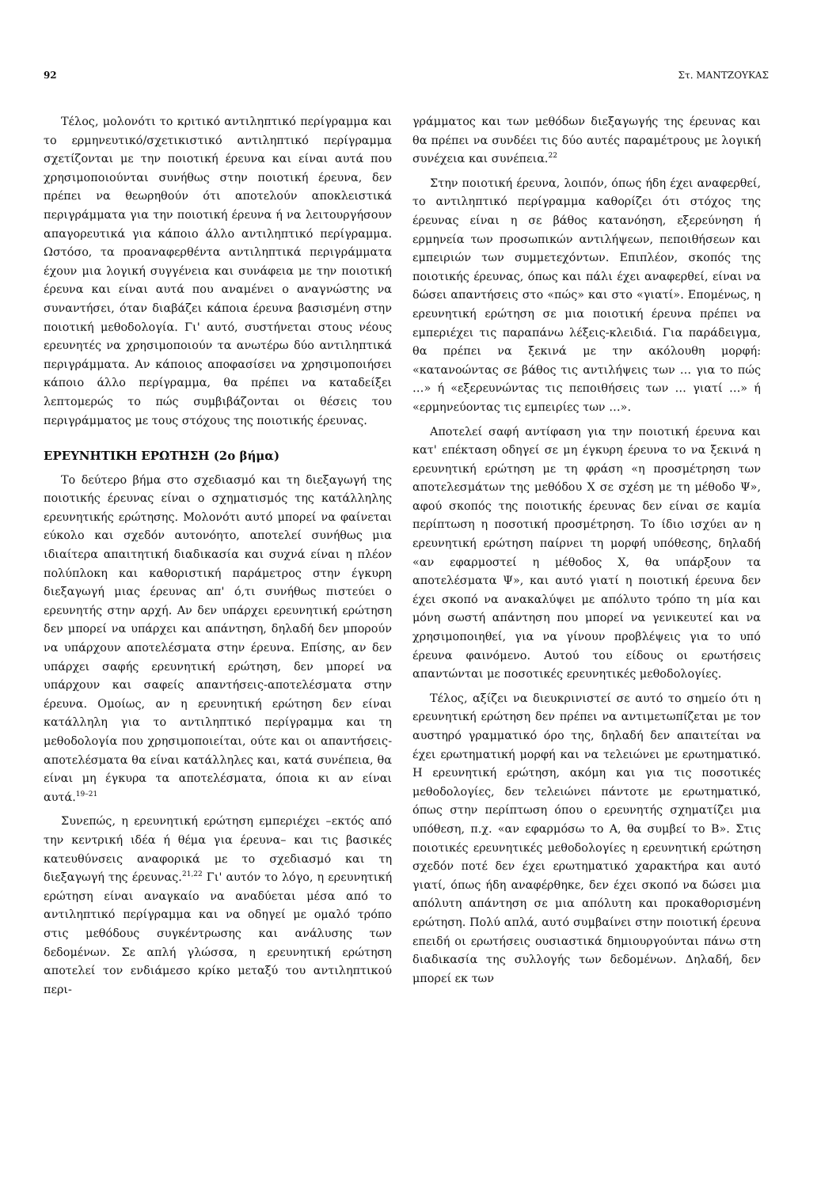92 Στ. ΜΑΝΤΖΟΥΚΑΣ
Τέλος, μολονότι το κριτικό αντιληπτικό περίγραμμα και το ερμηνευτικό/σχετικιστικό αντιληπτικό περίγραμμα σχετίζονται με την ποιοτική έρευνα και είναι αυτά που χρησιμοποιούνται συνήθως στην ποιοτική έρευνα, δεν πρέπει να θεωρηθούν ότι αποτελούν αποκλειστικά περιγράμματα για την ποιοτική έρευνα ή να λειτουργήσουν απαγορευτικά για κάποιο άλλο αντιληπτικό περίγραμμα. Ωστόσο, τα προαναφερθέντα αντιληπτικά περιγράμματα έχουν μια λογική συγγένεια και συνάφεια με την ποιοτική έρευνα και είναι αυτά που αναμένει ο αναγνώστης να συναντήσει, όταν διαβάζει κάποια έρευνα βασισμένη στην ποιοτική μεθοδολογία. Γι' αυτό, συστήνεται στους νέους ερευνητές να χρησιμοποιούν τα ανωτέρω δύο αντιληπτικά περιγράμματα. Αν κάποιος αποφασίσει να χρησιμοποιήσει κάποιο άλλο περίγραμμα, θα πρέπει να καταδείξει λεπτομερώς το πώς συμβιβάζονται οι θέσεις του περιγράμματος με τους στόχους της ποιοτικής έρευνας.
ΕΡΕΥΝΗΤΙΚΗ ΕΡΩΤΗΣΗ (2ο βήμα)
Το δεύτερο βήμα στο σχεδιασμό και τη διεξαγωγή της ποιοτικής έρευνας είναι ο σχηματισμός της κατάλληλης ερευνητικής ερώτησης. Μολονότι αυτό μπορεί να φαίνεται εύκολο και σχεδόν αυτονόητο, αποτελεί συνήθως μια ιδιαίτερα απαιτητική διαδικασία και συχνά είναι η πλέον πολύπλοκη και καθοριστική παράμετρος στην έγκυρη διεξαγωγή μιας έρευνας απ' ό,τι συνήθως πιστεύει ο ερευνητής στην αρχή. Αν δεν υπάρχει ερευνητική ερώτηση δεν μπορεί να υπάρχει και απάντηση, δηλαδή δεν μπορούν να υπάρχουν αποτελέσματα στην έρευνα. Επίσης, αν δεν υπάρχει σαφής ερευνητική ερώτηση, δεν μπορεί να υπάρχουν και σαφείς απαντήσεις-αποτελέσματα στην έρευνα. Ομοίως, αν η ερευνητική ερώτηση δεν είναι κατάλληλη για το αντιληπτικό περίγραμμα και τη μεθοδολογία που χρησιμοποιείται, ούτε και οι απαντήσεις-αποτελέσματα θα είναι κατάλληλες και, κατά συνέπεια, θα είναι μη έγκυρα τα αποτελέσματα, όποια κι αν είναι αυτά.<sup>19–21</sup>
Συνεπώς, η ερευνητική ερώτηση εμπεριέχει –εκτός από την κεντρική ιδέα ή θέμα για έρευνα– και τις βασικές κατευθύνσεις αναφορικά με το σχεδιασμό και τη διεξαγωγή της έρευνας.<sup>21,22</sup> Γι' αυτόν το λόγο, η ερευνητική ερώτηση είναι αναγκαίο να αναδύεται μέσα από το αντιληπτικό περίγραμμα και να οδηγεί με ομαλό τρόπο στις μεθόδους συγκέντρωσης και ανάλυσης των δεδομένων. Σε απλή γλώσσα, η ερευνητική ερώτηση αποτελεί τον ενδιάμεσο κρίκο μεταξύ του αντιληπτικού περι-
γράμματος και των μεθόδων διεξαγωγής της έρευνας και θα πρέπει να συνδέει τις δύο αυτές παραμέτρους με λογική συνέχεια και συνέπεια.<sup>22</sup>
Στην ποιοτική έρευνα, λοιπόν, όπως ήδη έχει αναφερθεί, το αντιληπτικό περίγραμμα καθορίζει ότι στόχος της έρευνας είναι η σε βάθος κατανόηση, εξερεύνηση ή ερμηνεία των προσωπικών αντιλήψεων, πεποιθήσεων και εμπειριών των συμμετεχόντων. Επιπλέον, σκοπός της ποιοτικής έρευνας, όπως και πάλι έχει αναφερθεί, είναι να δώσει απαντήσεις στο «πώς» και στο «γιατί». Επομένως, η ερευνητική ερώτηση σε μια ποιοτική έρευνα πρέπει να εμπεριέχει τις παραπάνω λέξεις-κλειδιά. Για παράδειγμα, θα πρέπει να ξεκινά με την ακόλουθη μορφή: «κατανοώντας σε βάθος τις αντιλήψεις των … για το πώς …» ή «εξερευνώντας τις πεποιθήσεις των … γιατί …» ή «ερμηνεύοντας τις εμπειρίες των …».
Αποτελεί σαφή αντίφαση για την ποιοτική έρευνα και κατ' επέκταση οδηγεί σε μη έγκυρη έρευνα το να ξεκινά η ερευνητική ερώτηση με τη φράση «η προσμέτρηση των αποτελεσμάτων της μεθόδου Χ σε σχέση με τη μέθοδο Ψ», αφού σκοπός της ποιοτικής έρευνας δεν είναι σε καμία περίπτωση η ποσοτική προσμέτρηση. Το ίδιο ισχύει αν η ερευνητική ερώτηση παίρνει τη μορφή υπόθεσης, δηλαδή «αν εφαρμοστεί η μέθοδος Χ, θα υπάρξουν τα αποτελέσματα Ψ», και αυτό γιατί η ποιοτική έρευνα δεν έχει σκοπό να ανακαλύψει με απόλυτο τρόπο τη μία και μόνη σωστή απάντηση που μπορεί να γενικευτεί και να χρησιμοποιηθεί, για να γίνουν προβλέψεις για το υπό έρευνα φαινόμενο. Αυτού του είδους οι ερωτήσεις απαντώνται με ποσοτικές ερευνητικές μεθοδολογίες.
Τέλος, αξίζει να διευκρινιστεί σε αυτό το σημείο ότι η ερευνητική ερώτηση δεν πρέπει να αντιμετωπίζεται με τον αυστηρό γραμματικό όρο της, δηλαδή δεν απαιτείται να έχει ερωτηματική μορφή και να τελειώνει με ερωτηματικό. Η ερευνητική ερώτηση, ακόμη και για τις ποσοτικές μεθοδολογίες, δεν τελειώνει πάντοτε με ερωτηματικό, όπως στην περίπτωση όπου ο ερευνητής σχηματίζει μια υπόθεση, π.χ. «αν εφαρμόσω το Α, θα συμβεί το Β». Στις ποιοτικές ερευνητικές μεθοδολογίες η ερευνητική ερώτηση σχεδόν ποτέ δεν έχει ερωτηματικό χαρακτήρα και αυτό γιατί, όπως ήδη αναφέρθηκε, δεν έχει σκοπό να δώσει μια απόλυτη απάντηση σε μια απόλυτη και προκαθορισμένη ερώτηση. Πολύ απλά, αυτό συμβαίνει στην ποιοτική έρευνα επειδή οι ερωτήσεις ουσιαστικά δημιουργούνται πάνω στη διαδικασία της συλλογής των δεδομένων. Δηλαδή, δεν μπορεί εκ των